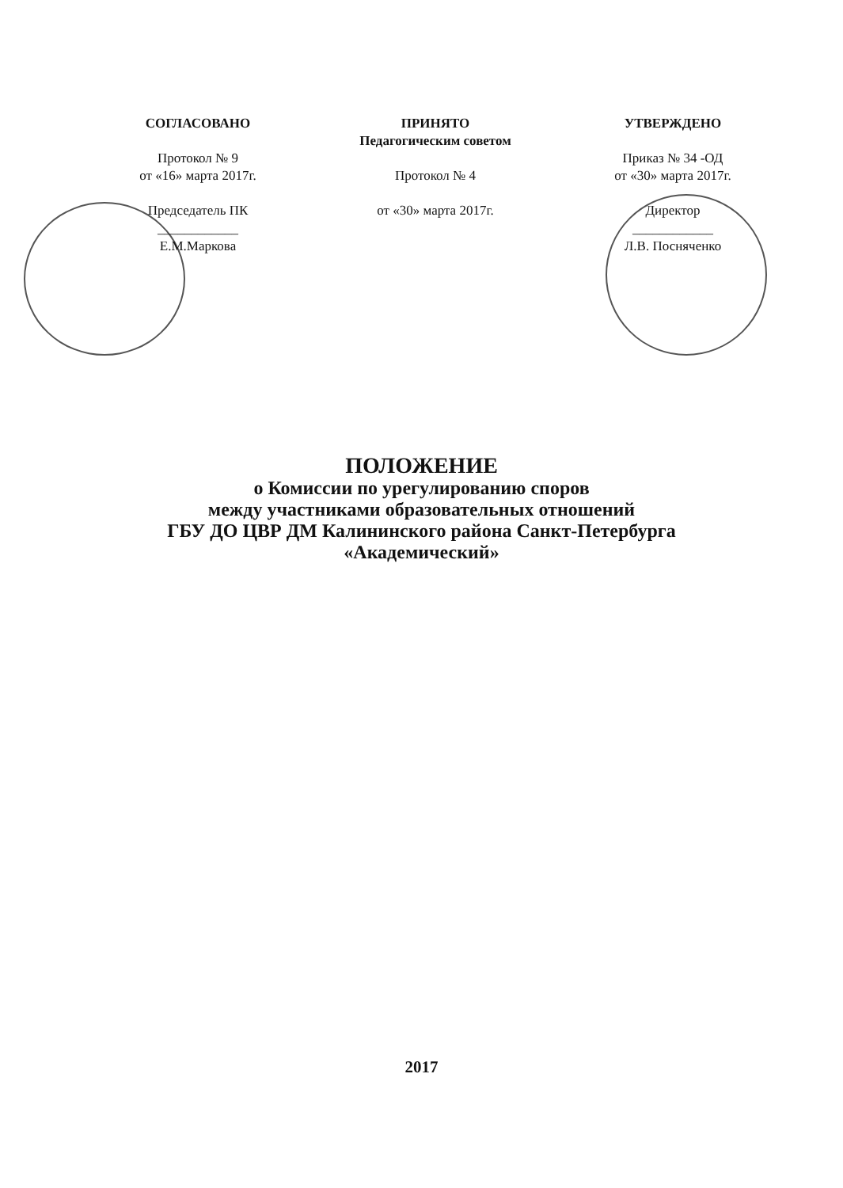СОГЛАСОВАНО
Протокол № 9
от «16» марта 2017г.
Председатель ПК
____________
Е.М.Маркова
ПРИНЯТО
Педагогическим советом
Протокол № 4
от «30» марта 2017г.
УТВЕРЖДЕНО
Приказ № 34 -ОД
от «30» марта 2017г.
Директор
____________
Л.В. Посняченко
ПОЛОЖЕНИЕ
о Комиссии по урегулированию споров
между участниками образовательных отношений
ГБУ ДО ЦВР ДМ Калининского района Санкт-Петербурга
«Академический»
2017